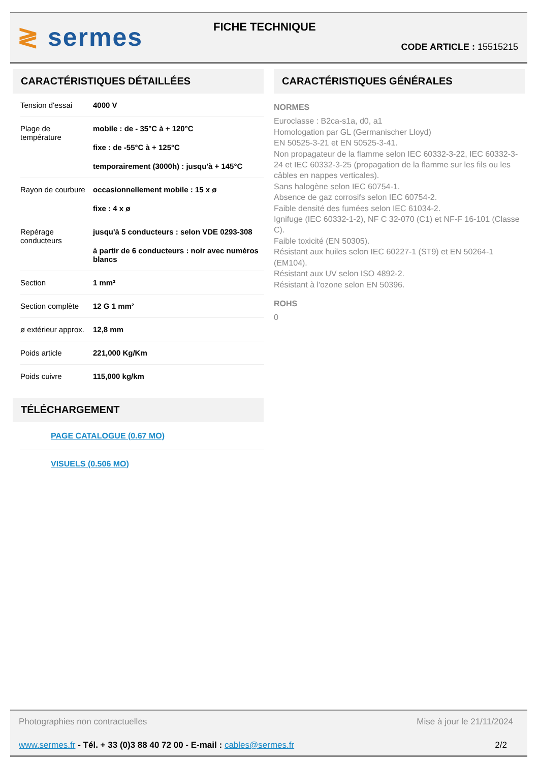≷ sermes FICHE TECHNIQUE
CODE ARTICLE : 15515215
CARACTÉRISTIQUES DÉTAILLÉES
| Tension d'essai | 4000 V |
| Plage de température | mobile : de - 35°C à + 120°C fixe : de -55°C à + 125°C temporairement (3000h) : jusqu'à + 145°C |
| Rayon de courbure | occasionnellement mobile : 15 x ø fixe : 4 x ø |
| Repérage conducteurs | jusqu'à 5 conducteurs : selon VDE 0293-308 à partir de 6 conducteurs : noir avec numéros blancs |
| Section | 1 mm² |
| Section complète | 12 G 1 mm² |
| ø extérieur approx. | 12,8 mm |
| Poids article | 221,000 Kg/Km |
| Poids cuivre | 115,000 kg/km |
TÉLÉCHARGEMENT
PAGE CATALOGUE (0.67 MO)
VISUELS (0.506 MO)
CARACTÉRISTIQUES GÉNÉRALES
NORMES
Euroclasse : B2ca-s1a, d0, a1
Homologation par GL (Germanischer Lloyd)
EN 50525-3-21 et EN 50525-3-41.
Non propagateur de la flamme selon IEC 60332-3-22, IEC 60332-3-24 et IEC 60332-3-25 (propagation de la flamme sur les fils ou les câbles en nappes verticales).
Sans halogène selon IEC 60754-1.
Absence de gaz corrosifs selon IEC 60754-2.
Faible densité des fumées selon IEC 61034-2.
Ignifuge (IEC 60332-1-2), NF C 32-070 (C1) et NF-F 16-101 (Classe C).
Faible toxicité (EN 50305).
Résistant aux huiles selon IEC 60227-1 (ST9) et EN 50264-1 (EM104).
Résistant aux UV selon ISO 4892-2.
Résistant à l'ozone selon EN 50396.
ROHS
0
Photographies non contractuelles Mise à jour le 21/11/2024
www.sermes.fr - Tél. + 33 (0)3 88 40 72 00 - E-mail : cables@sermes.fr 2/2